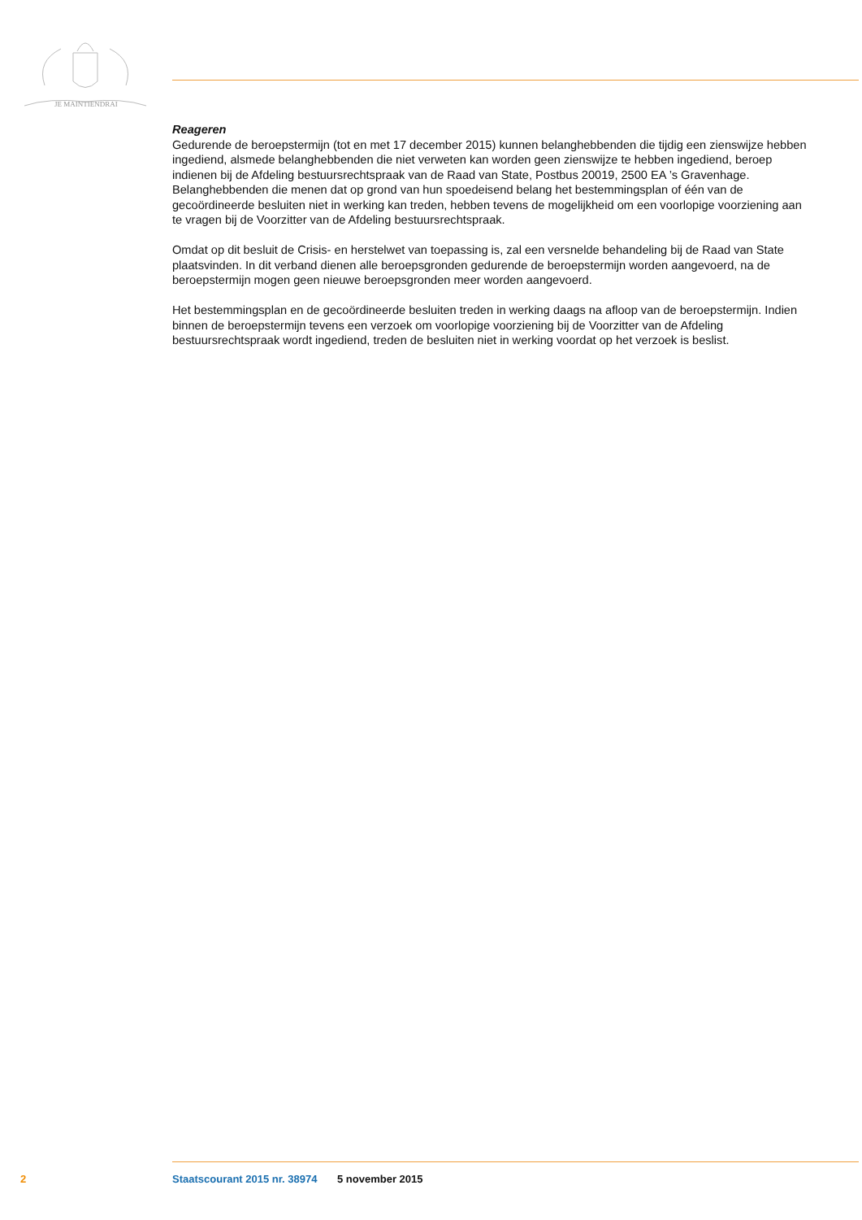JE MAINTIENDRAI
Reageren
Gedurende de beroepstermijn (tot en met 17 december 2015) kunnen belanghebbenden die tijdig een zienswijze hebben ingediend, alsmede belanghebbenden die niet verweten kan worden geen zienswijze te hebben ingediend, beroep indienen bij de Afdeling bestuursrechtspraak van de Raad van State, Postbus 20019, 2500 EA ’s Gravenhage. Belanghebbenden die menen dat op grond van hun spoedeisend belang het bestemmingsplan of één van de gecoördineerde besluiten niet in werking kan treden, hebben tevens de mogelijkheid om een voorlopige voorziening aan te vragen bij de Voorzitter van de Afdeling bestuursrechtspraak.
Omdat op dit besluit de Crisis- en herstelwet van toepassing is, zal een versnelde behandeling bij de Raad van State plaatsvinden. In dit verband dienen alle beroepsgronden gedurende de beroepstermijn worden aangevoerd, na de beroepstermijn mogen geen nieuwe beroepsgronden meer worden aangevoerd.
Het bestemmingsplan en de gecoördineerde besluiten treden in werking daags na afloop van de beroepstermijn. Indien binnen de beroepstermijn tevens een verzoek om voorlopige voorziening bij de Voorzitter van de Afdeling bestuursrechtspraak wordt ingediend, treden de besluiten niet in werking voordat op het verzoek is beslist.
2 Staatscourant 2015 nr. 38974 5 november 2015